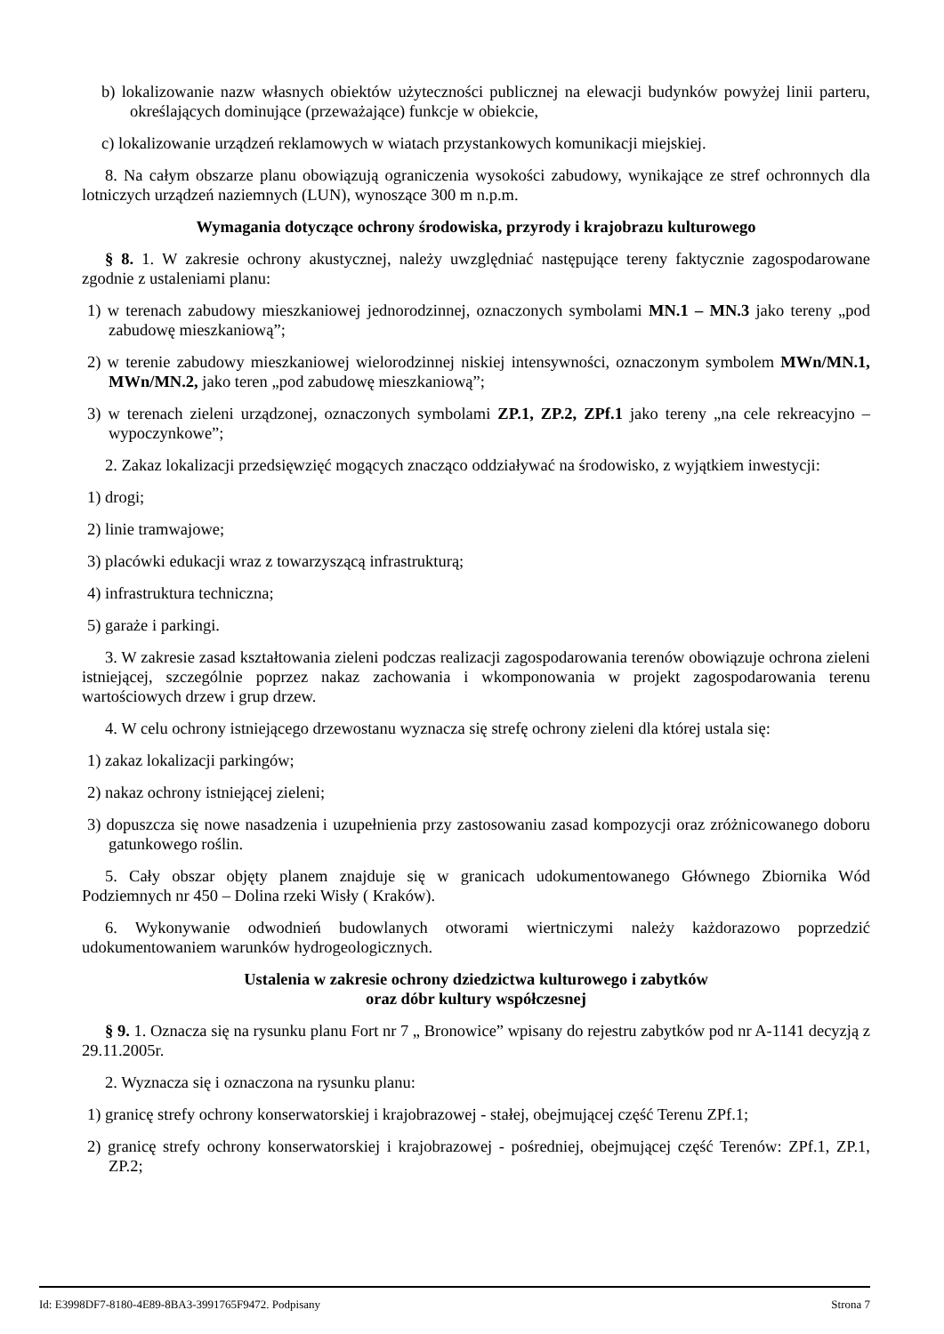b) lokalizowanie nazw własnych obiektów użyteczności publicznej na elewacji budynków powyżej linii parteru, określających dominujące (przeważające) funkcje w obiekcie,
c) lokalizowanie urządzeń reklamowych w wiatach przystankowych komunikacji miejskiej.
8. Na całym obszarze planu obowiązują ograniczenia wysokości zabudowy, wynikające ze stref ochronnych dla lotniczych urządzeń naziemnych (LUN), wynoszące 300 m n.p.m.
Wymagania dotyczące ochrony środowiska, przyrody i krajobrazu kulturowego
§ 8. 1. W zakresie ochrony akustycznej, należy uwzględniać następujące tereny faktycznie zagospodarowane zgodnie z ustaleniami planu:
1) w terenach zabudowy mieszkaniowej jednorodzinnej, oznaczonych symbolami MN.1 – MN.3 jako tereny „pod zabudowę mieszkaniową”;
2) w terenie zabudowy mieszkaniowej wielorodzinnej niskiej intensywności, oznaczonym symbolem MWn/MN.1, MWn/MN.2, jako teren „pod zabudowę mieszkaniową”;
3) w terenach zieleni urządzonej, oznaczonych symbolami ZP.1, ZP.2, ZPf.1 jako tereny „na cele rekreacyjno – wypoczynkowe”;
2. Zakaz lokalizacji przedsięwzięć mogących znacząco oddziaływać na środowisko, z wyjątkiem inwestycji:
1) drogi;
2) linie tramwajowe;
3) placówki edukacji wraz z towarzyszącą infrastrukturą;
4) infrastruktura techniczna;
5) garaże i parkingi.
3. W zakresie zasad kształtowania zieleni podczas realizacji zagospodarowania terenów obowiązuje ochrona zieleni istniejącej, szczególnie poprzez nakaz zachowania i wkomponowania w projekt zagospodarowania terenu wartościowych drzew i grup drzew.
4. W celu ochrony istniejącego drzewostanu wyznacza się strefę ochrony zieleni dla której ustala się:
1) zakaz lokalizacji parkingów;
2) nakaz ochrony istniejącej zieleni;
3) dopuszcza się nowe nasadzenia i uzupełnienia przy zastosowaniu zasad kompozycji oraz zróżnicowanego doboru gatunkowego roślin.
5. Cały obszar objęty planem znajduje się w granicach udokumentowanego Głównego Zbiornika Wód Podziemnych nr 450 – Dolina rzeki Wisły ( Kraków).
6. Wykonywanie odwodnień budowlanych otworami wiertniczymi należy każdorazowo poprzedzić udokumentowaniem warunków hydrogeologicznych.
Ustalenia w zakresie ochrony dziedzictwa kulturowego i zabytków
oraz dóbr kultury współczesnej
§ 9. 1. Oznacza się na rysunku planu Fort nr 7 „ Bronowice” wpisany do rejestru zabytków pod nr A-1141 decyzją z 29.11.2005r.
2. Wyznacza się i oznaczona na rysunku planu:
1) granicę strefy ochrony konserwatorskiej i krajobrazowej - stałej, obejmującej część Terenu ZPf.1;
2) granicę strefy ochrony konserwatorskiej i krajobrazowej - pośredniej, obejmującej część Terenów: ZPf.1, ZP.1, ZP.2;
Id: E3998DF7-8180-4E89-8BA3-3991765F9472. Podpisany Strona 7